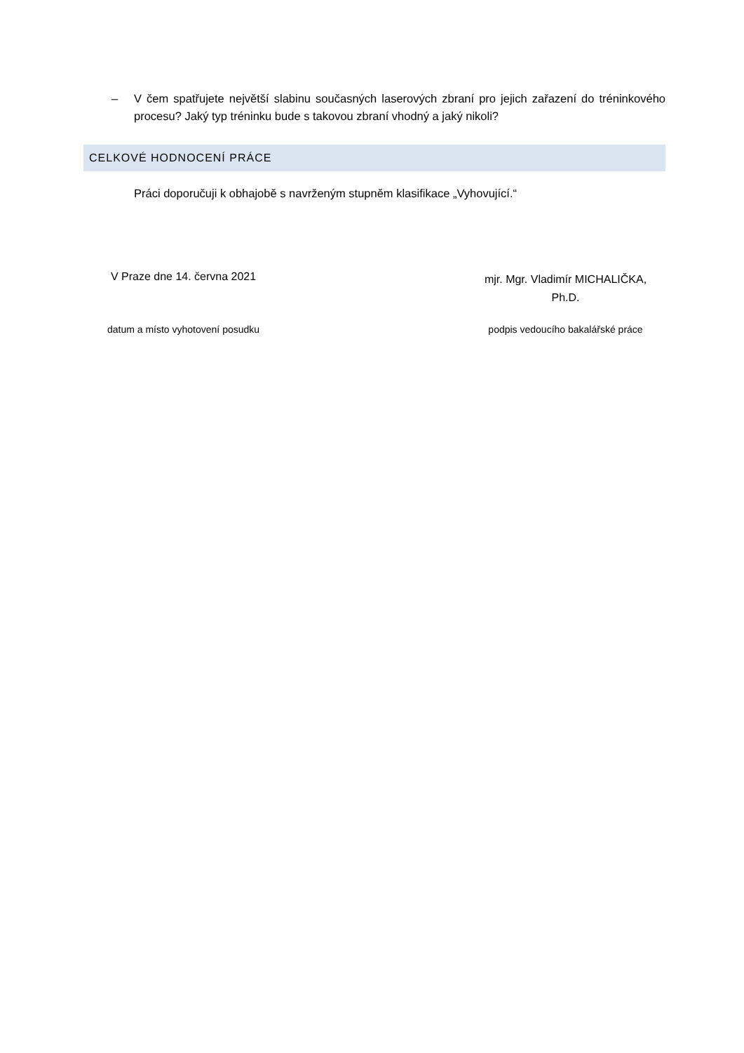– V čem spatřujete největší slabinu současných laserových zbraní pro jejich zařazení do tréninkového procesu? Jaký typ tréninku bude s takovou zbraní vhodný a jaký nikoli?
CELKOVÉ HODNOCENÍ PRÁCE
Práci doporučuji k obhajobě s navrženým stupněm klasifikace „Vyhovující.“
V Praze dne 14. června 2021
mjr. Mgr. Vladimír MICHALIČKA,
Ph.D.
datum a místo vyhotovení posudku podpis vedoucího bakalářské práce